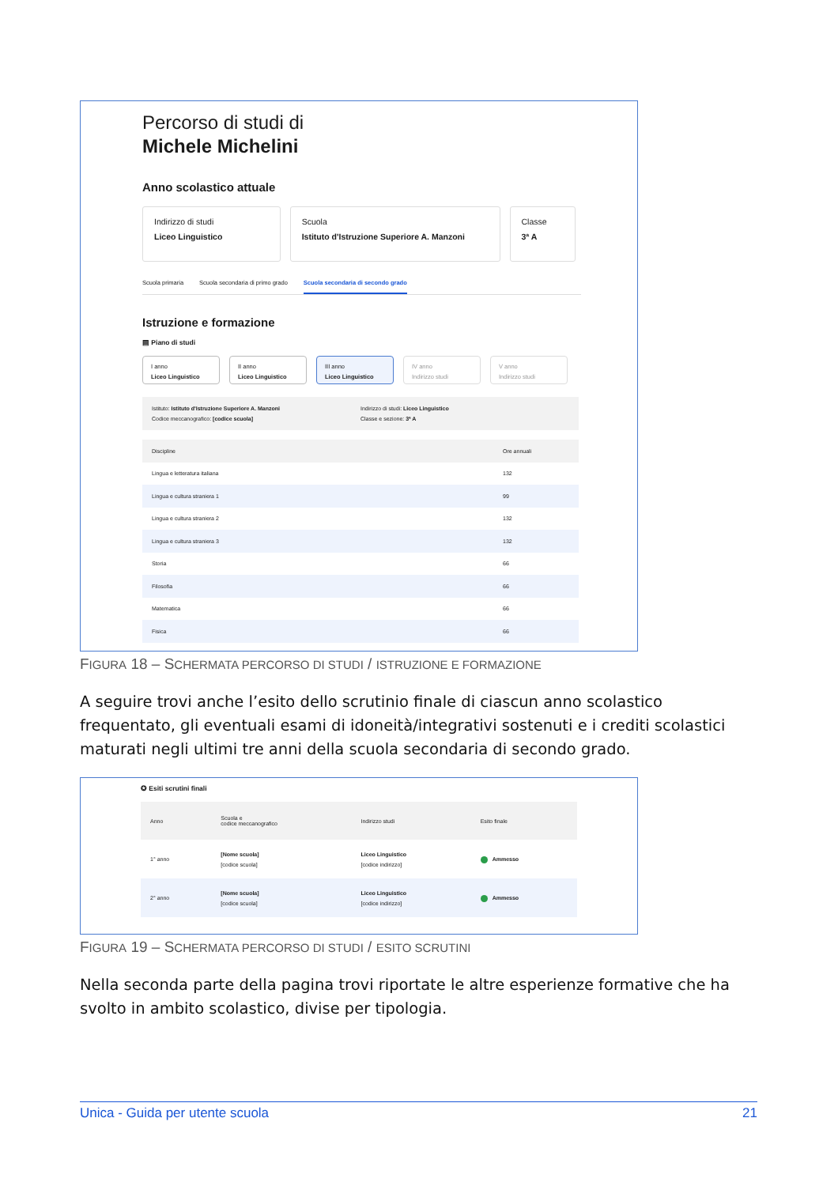Percorso di studi di
Michele Michelini
Anno scolastico attuale
Indirizzo di studi
Liceo Linguistico
Scuola
Istituto d'Istruzione Superiore A. Manzoni
Classe
3ª A
Scuola primaria Scuola secondaria di primo grado Scuola secondaria di secondo grado
Istruzione e formazione
▤ Piano di studi
I anno
Liceo Linguistico
II anno
Liceo Linguistico
III anno
Liceo Linguistico
IV anno
Indirizzo studi
V anno
Indirizzo studi
Istituto: Istituto d'Istruzione Superiore A. Manzoni
Codice meccanografico: [codice scuola]
Indirizzo di studi: Liceo Linguistico
Classe e sezione: 3ª A
| Discipline | Ore annuali |
| --- | --- |
| Lingua e letteratura italiana | 132 |
| Lingua e cultura straniera 1 | 99 |
| Lingua e cultura straniera 2 | 132 |
| Lingua e cultura straniera 3 | 132 |
| Storia | 66 |
| Filosofia | 66 |
| Matematica | 66 |
| Fisica | 66 |
FIGURA 18 – SCHERMATA PERCORSO DI STUDI / ISTRUZIONE E FORMAZIONE
A seguire trovi anche l’esito dello scrutinio finale di ciascun anno scolastico frequentato, gli eventuali esami di idoneità/integrativi sostenuti e i crediti scolastici maturati negli ultimi tre anni della scuola secondaria di secondo grado.
✪ Esiti scrutini finali
| Anno | Scuola e codice meccanografico | Indirizzo studi | Esito finale |
| --- | --- | --- | --- |
| 1° anno | [Nome scuola] [codice scuola] | Liceo Linguistico [codice indirizzo] | Ammesso |
| 2° anno | [Nome scuola] [codice scuola] | Liceo Linguistico [codice indirizzo] | Ammesso |
FIGURA 19 – SCHERMATA PERCORSO DI STUDI / ESITO SCRUTINI
Nella seconda parte della pagina trovi riportate le altre esperienze formative che ha svolto in ambito scolastico, divise per tipologia.
Unica - Guida per utente scuola 21